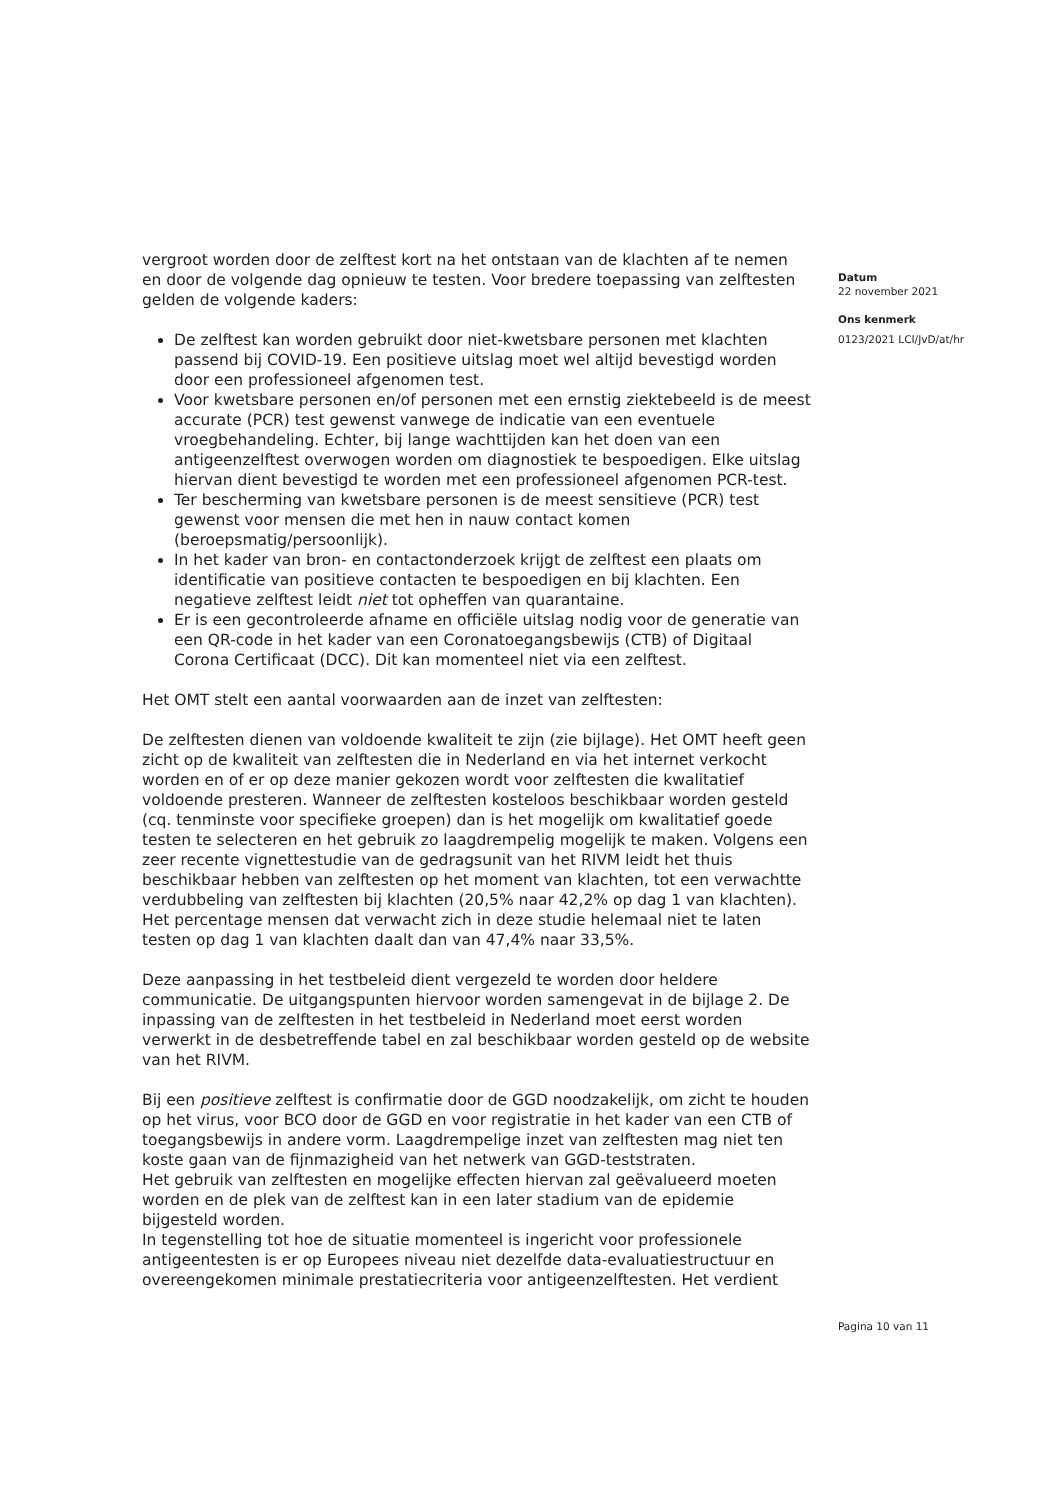vergroot worden door de zelftest kort na het ontstaan van de klachten af te nemen en door de volgende dag opnieuw te testen. Voor bredere toepassing van zelftesten gelden de volgende kaders:
De zelftest kan worden gebruikt door niet-kwetsbare personen met klachten passend bij COVID-19. Een positieve uitslag moet wel altijd bevestigd worden door een professioneel afgenomen test.
Voor kwetsbare personen en/of personen met een ernstig ziektebeeld is de meest accurate (PCR) test gewenst vanwege de indicatie van een eventuele vroegbehandeling. Echter, bij lange wachttijden kan het doen van een antigeenzelftest overwogen worden om diagnostiek te bespoedigen. Elke uitslag hiervan dient bevestigd te worden met een professioneel afgenomen PCR-test.
Ter bescherming van kwetsbare personen is de meest sensitieve (PCR) test gewenst voor mensen die met hen in nauw contact komen (beroepsmatig/persoonlijk).
In het kader van bron- en contactonderzoek krijgt de zelftest een plaats om identificatie van positieve contacten te bespoedigen en bij klachten. Een negatieve zelftest leidt niet tot opheffen van quarantaine.
Er is een gecontroleerde afname en officiële uitslag nodig voor de generatie van een QR-code in het kader van een Coronatoegangsbewijs (CTB) of Digitaal Corona Certificaat (DCC). Dit kan momenteel niet via een zelftest.
Het OMT stelt een aantal voorwaarden aan de inzet van zelftesten:
De zelftesten dienen van voldoende kwaliteit te zijn (zie bijlage). Het OMT heeft geen zicht op de kwaliteit van zelftesten die in Nederland en via het internet verkocht worden en of er op deze manier gekozen wordt voor zelftesten die kwalitatief voldoende presteren. Wanneer de zelftesten kosteloos beschikbaar worden gesteld (cq. tenminste voor specifieke groepen) dan is het mogelijk om kwalitatief goede testen te selecteren en het gebruik zo laagdrempelig mogelijk te maken. Volgens een zeer recente vignettestudie van de gedragsunit van het RIVM leidt het thuis beschikbaar hebben van zelftesten op het moment van klachten, tot een verwachtte verdubbeling van zelftesten bij klachten (20,5% naar 42,2% op dag 1 van klachten). Het percentage mensen dat verwacht zich in deze studie helemaal niet te laten testen op dag 1 van klachten daalt dan van 47,4% naar 33,5%.
Deze aanpassing in het testbeleid dient vergezeld te worden door heldere communicatie. De uitgangspunten hiervoor worden samengevat in de bijlage 2. De inpassing van de zelftesten in het testbeleid in Nederland moet eerst worden verwerkt in de desbetreffende tabel en zal beschikbaar worden gesteld op de website van het RIVM.
Bij een positieve zelftest is confirmatie door de GGD noodzakelijk, om zicht te houden op het virus, voor BCO door de GGD en voor registratie in het kader van een CTB of toegangsbewijs in andere vorm. Laagdrempelige inzet van zelftesten mag niet ten koste gaan van de fijnmazigheid van het netwerk van GGD-teststraten.
Het gebruik van zelftesten en mogelijke effecten hiervan zal geëvalueerd moeten worden en de plek van de zelftest kan in een later stadium van de epidemie bijgesteld worden.
In tegenstelling tot hoe de situatie momenteel is ingericht voor professionele antigeentesten is er op Europees niveau niet dezelfde data-evaluatiestructuur en overeengekomen minimale prestatiecriteria voor antigeenzelftesten. Het verdient
Datum
22 november 2021
Ons kenmerk
0123/2021 LCI/JvD/at/hr
Pagina 10 van 11